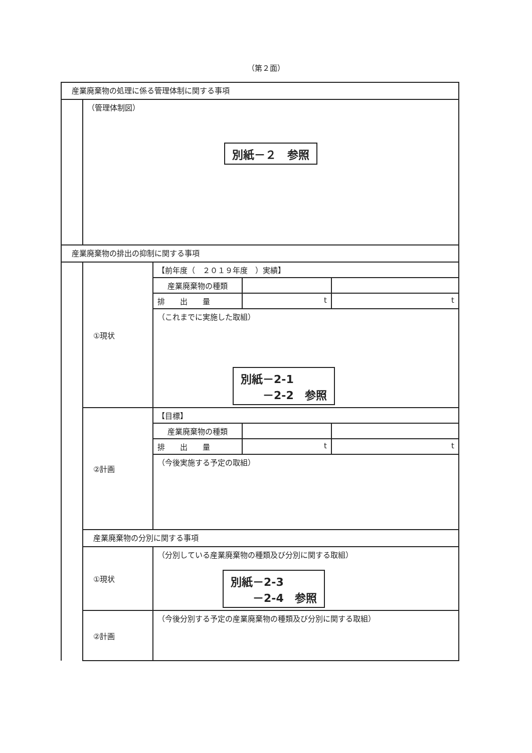（第２面）
| 産業廃棄物の処理に係る管理体制に関する事項 | | | | |
| | （管理体制図） 別紙－２ 参照 | | | |
| 産業廃棄物の排出の抑制に関する事項 | | | | |
| | ①現状 | 【前年度（ ２０１９年度 ）実績】 | | |
| | | 産業廃棄物の種類 | | |
| | | 排 出 量 | t | t |
| | | （これまでに実施した取組） 別紙－2-1 －2-2 参照 | | |
| | ②計画 | 【目標】 | | |
| | | 産業廃棄物の種類 | | |
| | | 排 出 量 | t | t |
| | | （今後実施する予定の取組） | | |
| | 産業廃棄物の分別に関する事項 | | | |
| | ①現状 | （分別している産業廃棄物の種類及び分別に関する取組） 別紙－2-3 －2-4 参照 | | |
| | ②計画 | （今後分別する予定の産業廃棄物の種類及び分別に関する取組） | | |